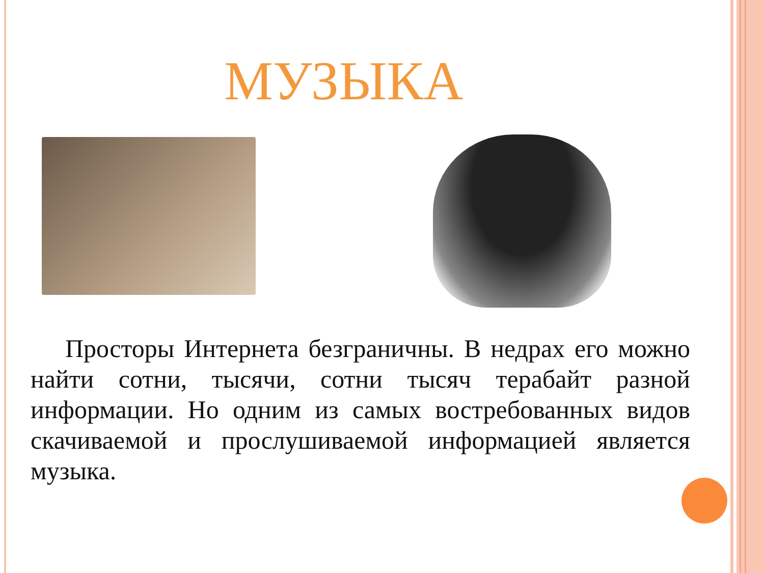МУЗЫКА
Просторы Интернета безграничны. В недрах его можно найти сотни, тысячи, сотни тысяч терабайт разной информации. Но одним из самых востребованных видов скачиваемой и прослушиваемой информацией является музыка.